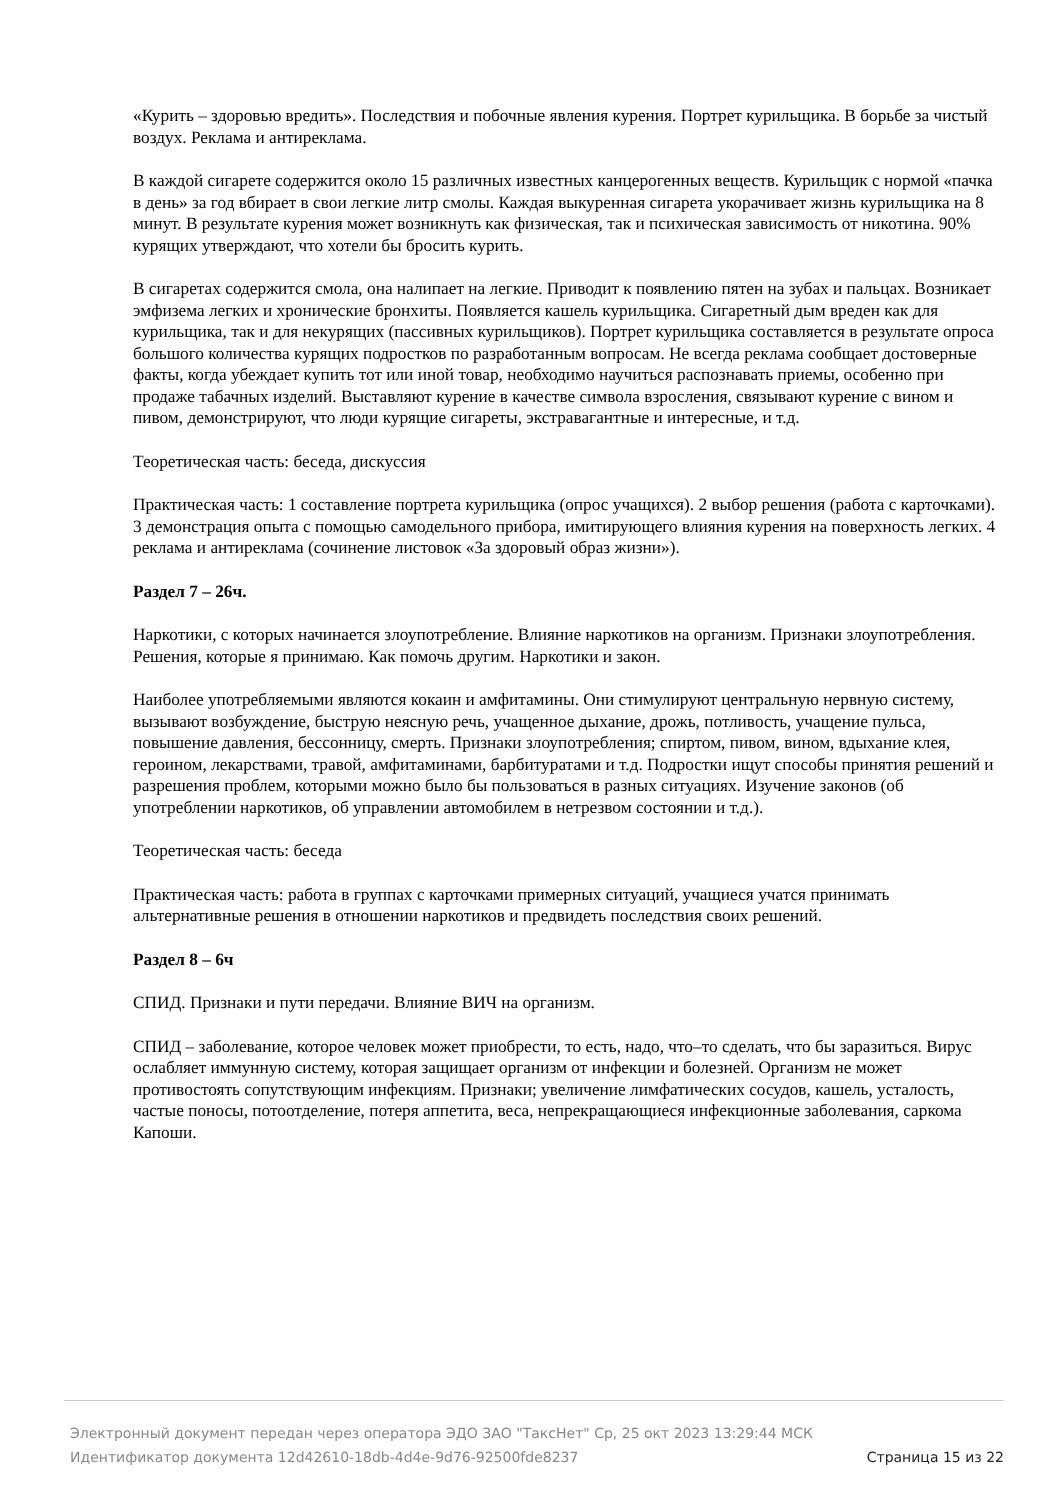«Курить – здоровью вредить». Последствия и побочные явления курения. Портрет курильщика. В борьбе за чистый воздух. Реклама и антиреклама.
В каждой сигарете содержится около 15 различных известных канцерогенных веществ. Курильщик с нормой «пачка в день» за год вбирает в свои легкие литр смолы. Каждая выкуренная сигарета укорачивает жизнь курильщика на 8 минут. В результате курения может возникнуть как физическая, так и психическая зависимость от никотина. 90% курящих утверждают, что хотели бы бросить курить.
В сигаретах содержится смола, она налипает на легкие. Приводит к появлению пятен на зубах и пальцах. Возникает эмфизема легких и хронические бронхиты. Появляется кашель курильщика. Сигаретный дым вреден как для курильщика, так и для некурящих (пассивных курильщиков). Портрет курильщика составляется в результате опроса большого количества курящих подростков по разработанным вопросам. Не всегда реклама сообщает достоверные факты, когда убеждает купить тот или иной товар, необходимо научиться распознавать приемы, особенно при продаже табачных изделий. Выставляют курение в качестве символа взросления, связывают курение с вином и пивом, демонстрируют, что люди курящие сигареты, экстравагантные и интересные, и т.д.
Теоретическая часть: беседа, дискуссия
Практическая часть: 1 составление портрета курильщика (опрос учащихся). 2 выбор решения (работа с карточками). 3 демонстрация опыта с помощью самодельного прибора, имитирующего влияния курения на поверхность легких. 4 реклама и антиреклама (сочинение листовок «За здоровый образ жизни»).
Раздел 7 – 26ч.
Наркотики, с которых начинается злоупотребление. Влияние наркотиков на организм. Признаки злоупотребления. Решения, которые я принимаю. Как помочь другим. Наркотики и закон.
Наиболее употребляемыми являются кокаин и амфитамины. Они стимулируют центральную нервную систему, вызывают возбуждение, быструю неясную речь, учащенное дыхание, дрожь, потливость, учащение пульса, повышение давления, бессонницу, смерть. Признаки злоупотребления; спиртом, пивом, вином, вдыхание клея, героином, лекарствами, травой, амфитаминами, барбитуратами и т.д. Подростки ищут способы принятия решений и разрешения проблем, которыми можно было бы пользоваться в разных ситуациях. Изучение законов (об употреблении наркотиков, об управлении автомобилем в нетрезвом состоянии и т.д.).
Теоретическая часть: беседа
Практическая часть: работа в группах с карточками примерных ситуаций, учащиеся учатся принимать альтернативные решения в отношении наркотиков и предвидеть последствия своих решений.
Раздел 8 – 6ч
СПИД. Признаки и пути передачи. Влияние ВИЧ на организм.
СПИД – заболевание, которое человек может приобрести, то есть, надо, что–то сделать, что бы заразиться. Вирус ослабляет иммунную систему, которая защищает организм от инфекции и болезней. Организм не может противостоять сопутствующим инфекциям. Признаки; увеличение лимфатических сосудов, кашель, усталость, частые поносы, потоотделение, потеря аппетита, веса, непрекращающиеся инфекционные заболевания, саркома Капоши.
Электронный документ передан через оператора ЭДО ЗАО "ТаксНет" Ср, 25 окт 2023 13:29:44 МСК
Идентификатор документа 12d42610-18db-4d4e-9d76-92500fde8237 Страница 15 из 22